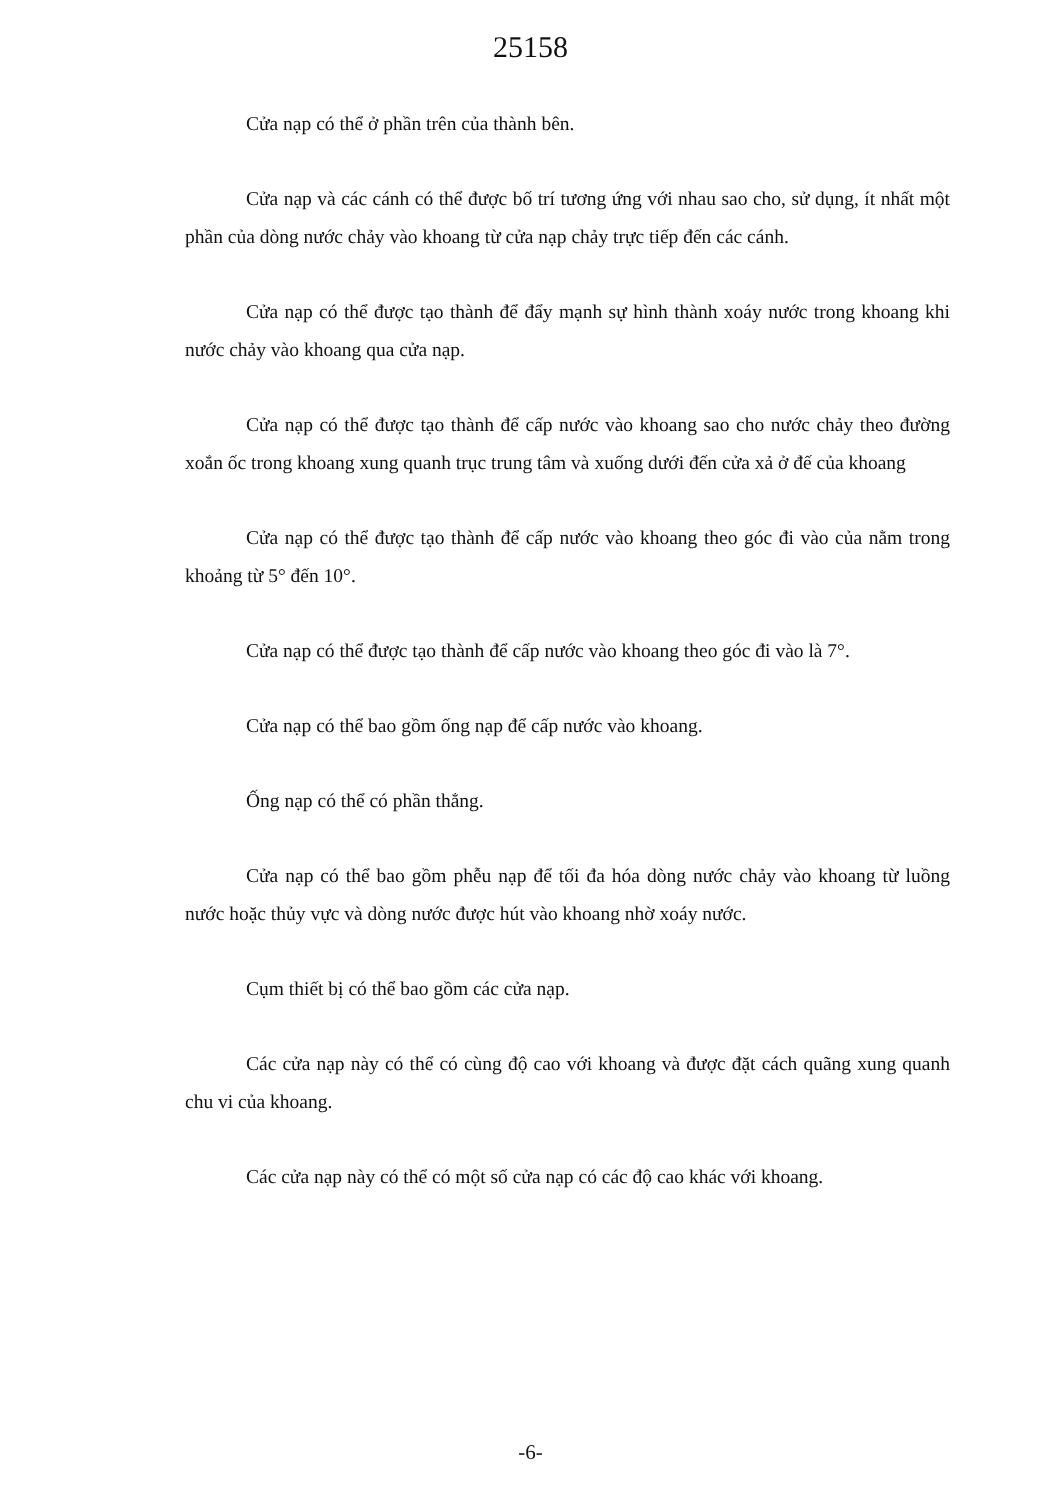25158
Cửa nạp có thể ở phần trên của thành bên.
Cửa nạp và các cánh có thể được bố trí tương ứng với nhau sao cho, sử dụng, ít nhất một phần của dòng nước chảy vào khoang từ cửa nạp chảy trực tiếp đến các cánh.
Cửa nạp có thể được tạo thành để đẩy mạnh sự hình thành xoáy nước trong khoang khi nước chảy vào khoang qua cửa nạp.
Cửa nạp có thể được tạo thành để cấp nước vào khoang sao cho nước chảy theo đường xoắn ốc trong khoang xung quanh trục trung tâm và xuống dưới đến cửa xả ở đế của khoang
Cửa nạp có thể được tạo thành để cấp nước vào khoang theo góc đi vào của nằm trong khoảng từ 5° đến 10°.
Cửa nạp có thể được tạo thành để cấp nước vào khoang theo góc đi vào là 7°.
Cửa nạp có thể bao gồm ống nạp để cấp nước vào khoang.
Ống nạp có thể có phần thẳng.
Cửa nạp có thể bao gồm phễu nạp để tối đa hóa dòng nước chảy vào khoang từ luồng nước hoặc thủy vực và dòng nước được hút vào khoang nhờ xoáy nước.
Cụm thiết bị có thể bao gồm các cửa nạp.
Các cửa nạp này có thể có cùng độ cao với khoang và được đặt cách quãng xung quanh chu vi của khoang.
Các cửa nạp này có thể có một số cửa nạp có các độ cao khác với khoang.
-6-